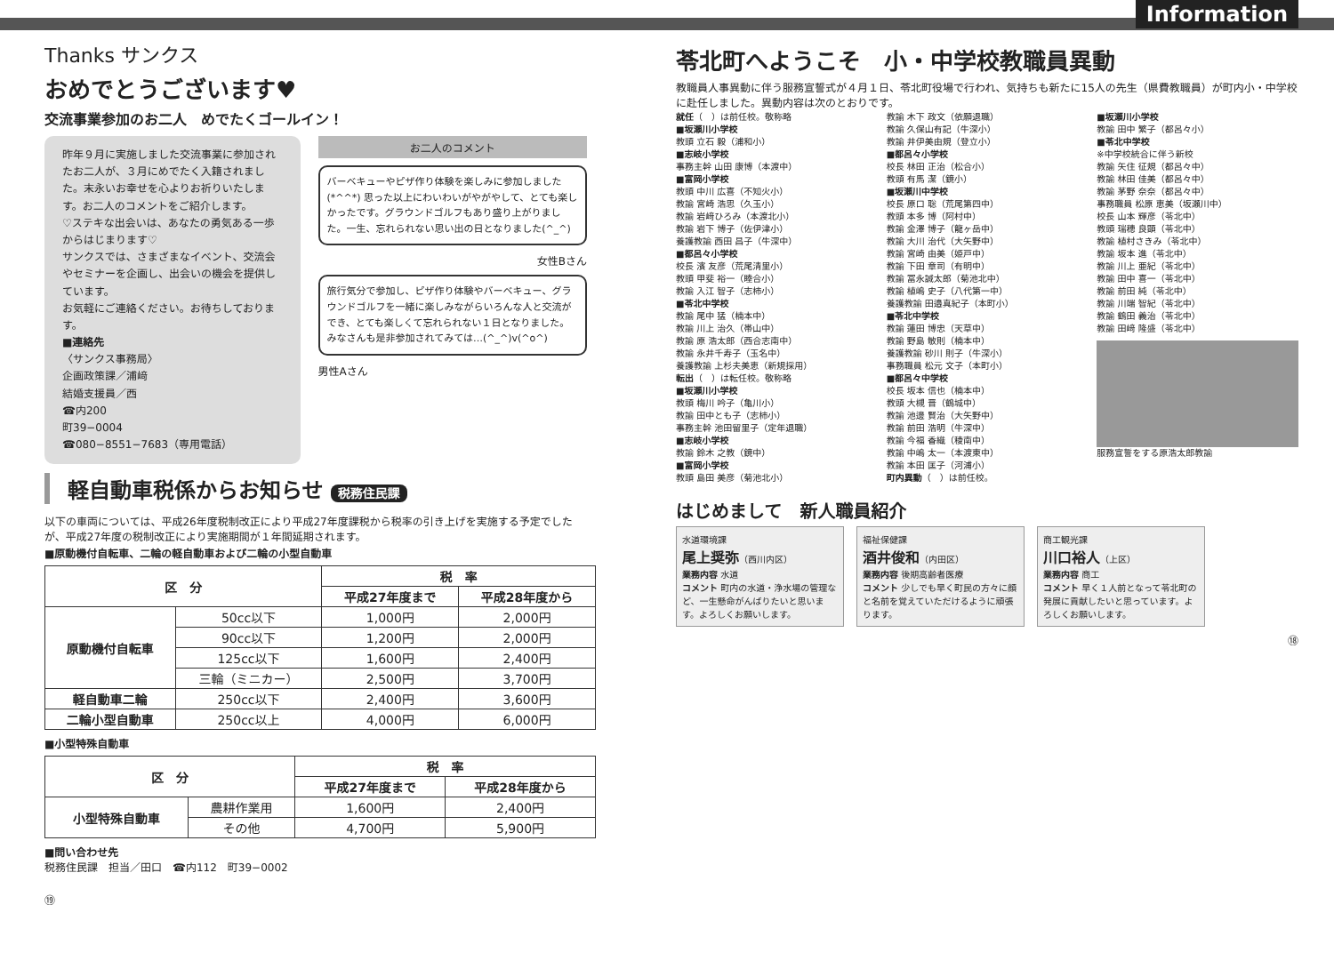Thanks サンクス
おめでとうございます♥
交流事業参加のお二人　めでたくゴールイン！
昨年９月に実施しました交流事業に参加されたお二人が、３月にめでたく入籍されました。末永いお幸せを心よりお祈りいたします。お二人のコメントをご紹介します。
♡ステキな出会いは、あなたの勇気ある一歩からはじまります♡
サンクスでは、さまざまなイベント、交流会やセミナーを企画し、出会いの機会を提供しています。
お気軽にご連絡ください。お待ちしております。
■連絡先
〈サンクス事務局〉
企画政策課／浦﨑
結婚支援員／西
☎内200
町39−0004
☎080−8551−7683（専用電話）
お二人のコメント
バーベキューやピザ作り体験を楽しみに参加しました(*^^*) 思った以上にわいわいがやがやして、とても楽しかったです。グラウンドゴルフもあり盛り上がりました。一生、忘れられない思い出の日となりました(^_^)
女性Bさん
旅行気分で参加し、ピザ作り体験やバーベキュー、グラウンドゴルフを一緒に楽しみながらいろんな人と交流ができ、とても楽しくて忘れられない１日となりました。みなさんも是非参加されてみては…(^_^)v(^o^)
男性Aさん
軽自動車税係からお知らせ 税務住民課
以下の車両については、平成26年度税制改正により平成27年度課税から税率の引き上げを実施する予定でしたが、平成27年度の税制改正により実施期間が１年間延期されます。
■原動機付自転車、二輪の軽自動車および二輪の小型自動車
| 区 分 | | 税 率 | |
| --- | --- | --- | --- |
| | | 平成27年度まで | 平成28年度から |
| 原動機付自転車 | 50cc以下 | 1,000円 | 2,000円 |
| | 90cc以下 | 1,200円 | 2,000円 |
| | 125cc以下 | 1,600円 | 2,400円 |
| | 三輪（ミニカー） | 2,500円 | 3,700円 |
| 軽自動車二輪 | 250cc以下 | 2,400円 | 3,600円 |
| 二輪小型自動車 | 250cc以上 | 4,000円 | 6,000円 |
■小型特殊自動車
| 区 分 | | 税 率 | |
| --- | --- | --- | --- |
| | | 平成27年度まで | 平成28年度から |
| 小型特殊自動車 | 農耕作業用 | 1,600円 | 2,400円 |
| | その他 | 4,700円 | 5,900円 |
■問い合わせ先
税務住民課　担当／田口　☎内112　町39−0002
⑲
Information
苓北町へようこそ　小・中学校教職員異動
教職員人事異動に伴う服務宣誓式が４月１日、苓北町役場で行われ、気持ちも新たに15人の先生（県費教職員）が町内小・中学校に赴任しました。異動内容は次のとおりです。
就任（　）は前任校。敬称略
■坂瀬川小学校
教頭 立石 毅（浦和小）
■志岐小学校
事務主幹 山田 康博（本渡中）
■富岡小学校
教頭 中川 広喜（不知火小）
教諭 宮崎 浩思（久玉小）
教諭 岩﨑ひろみ（本渡北小）
教諭 岩下 博子（佐伊津小）
養護教諭 西田 昌子（牛深中）
■都呂々小学校
校長 濱 友彦（荒尾清里小）
教頭 甲斐 裕一（睦合小）
教諭 入江 智子（志柿小）
■苓北中学校
教諭 尾中 猛（楠本中）
教諭 川上 治久（帯山中）
教諭 原 浩太郎（西合志南中）
教諭 永井千寿子（玉名中）
養護教諭 上杉夫美恵（新規採用）
転出（　）は転任校。敬称略
■坂瀬川小学校
教頭 梅川 吟子（亀川小）
教諭 田中とも子（志柿小）
事務主幹 池田留里子（定年退職）
■志岐小学校
教諭 鈴木 之教（鏡中）
■富岡小学校
教頭 島田 美彦（菊池北小）
教諭 木下 政文（依願退職）
教諭 久保山有記（牛深小）
教諭 井伊美由規（登立小）
■都呂々小学校
校長 林田 正治（松合小）
教頭 有馬 潔（鏡小）
■坂瀬川中学校
校長 原口 聡（荒尾第四中）
教頭 本多 博（阿村中）
教諭 金澤 博子（龍ヶ岳中）
教諭 大川 治代（大矢野中）
教諭 宮崎 由美（姫戸中）
教諭 下田 章司（有明中）
教諭 冨永誠太郎（菊池北中）
教諭 植嶋 史子（八代第一中）
養護教諭 田邉真紀子（本町小）
■苓北中学校
教諭 蓮田 博忠（天草中）
教諭 野島 敏則（楠本中）
養護教諭 砂川 則子（牛深小）
事務職員 松元 文子（本町小）
■都呂々中学校
校長 坂本 信也（楠本中）
教頭 大槻 晋（鶴城中）
教諭 池邊 賢治（大矢野中）
教諭 前田 浩明（牛深中）
教諭 今福 香織（稜南中）
教諭 中嶋 太一（本渡東中）
教諭 本田 匡子（河浦小）
町内異動（　）は前任校。
■坂瀬川小学校
教諭 田中 繁子（都呂々小）
■苓北中学校
※中学校統合に伴う新校
教諭 矢住 征規（都呂々中）
教諭 林田 佳美（都呂々中）
教諭 茅野 奈奈（都呂々中）
事務職員 松原 恵美（坂瀬川中）
校長 山本 輝彦（苓北中）
教頭 瑞穂 良顕（苓北中）
教諭 植村さきみ（苓北中）
教諭 坂本 進（苓北中）
教諭 川上 亜紀（苓北中）
教諭 田中 喜一（苓北中）
教諭 前田 純（苓北中）
教諭 川端 智紀（苓北中）
教諭 鶴田 義治（苓北中）
教諭 田﨑 隆盛（苓北中）
服務宣誓をする原浩太郎教諭
はじめまして　新人職員紹介
水道環境課
尾上奨弥（西川内区）
業務内容 水道
コメント 町内の水道・浄水場の管理など、一生懸命がんばりたいと思います。よろしくお願いします。
福祉保健課
酒井俊和（内田区）
業務内容 後期高齢者医療
コメント 少しでも早く町民の方々に顔と名前を覚えていただけるように頑張ります。
商工観光課
川口裕人（上区）
業務内容 商工
コメント 早く１人前となって苓北町の発展に貢献したいと思っています。よろしくお願いします。
⑱